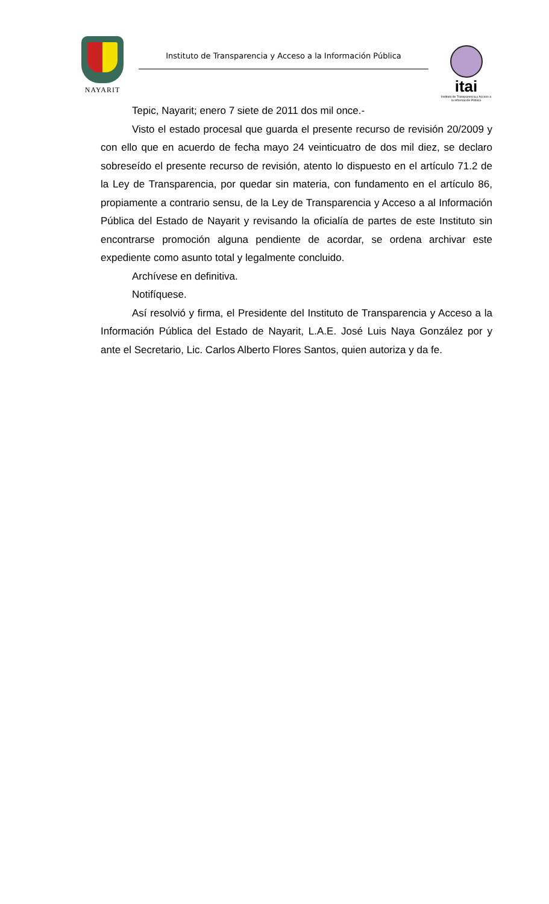NAYARIT
Instituto de Transparencia y Acceso a la Información Pública
itai
Instituto de Transparencia y Acceso a la Información Pública
Tepic, Nayarit; enero 7 siete de 2011 dos mil once.-
Visto el estado procesal que guarda el presente recurso de revisión 20/2009 y con ello que en acuerdo de fecha mayo 24 veinticuatro de dos mil diez, se declaro sobreseído el presente recurso de revisión, atento lo dispuesto en el artículo 71.2 de la Ley de Transparencia, por quedar sin materia, con fundamento en el artículo 86, propiamente a contrario sensu, de la Ley de Transparencia y Acceso a al Información Pública del Estado de Nayarit y revisando la oficialía de partes de este Instituto sin encontrarse promoción alguna pendiente de acordar, se ordena archivar este expediente como asunto total y legalmente concluido.
Archívese en definitiva.
Notifíquese.
Así resolvió y firma, el Presidente del Instituto de Transparencia y Acceso a la Información Pública del Estado de Nayarit, L.A.E. José Luis Naya González por y ante el Secretario, Lic. Carlos Alberto Flores Santos, quien autoriza y da fe.